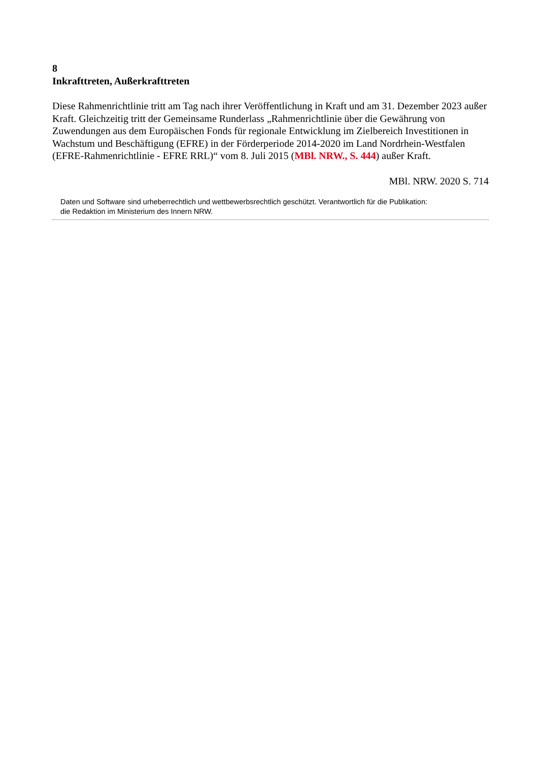8
Inkrafttreten, Außerkrafttreten
Diese Rahmenrichtlinie tritt am Tag nach ihrer Veröffentlichung in Kraft und am 31. Dezember 2023 außer Kraft. Gleichzeitig tritt der Gemeinsame Runderlass „Rahmenrichtlinie über die Gewährung von Zuwendungen aus dem Europäischen Fonds für regionale Entwicklung im Zielbereich Investitionen in Wachstum und Beschäftigung (EFRE) in der Förderperiode 2014-2020 im Land Nordrhein-Westfalen (EFRE-Rahmenrichtlinie - EFRE RRL)“ vom 8. Juli 2015 (MBl. NRW., S. 444) außer Kraft.
MBl. NRW. 2020 S. 714
Daten und Software sind urheberrechtlich und wettbewerbsrechtlich geschützt. Verantwortlich für die Publikation:
die Redaktion im Ministerium des Innern NRW.